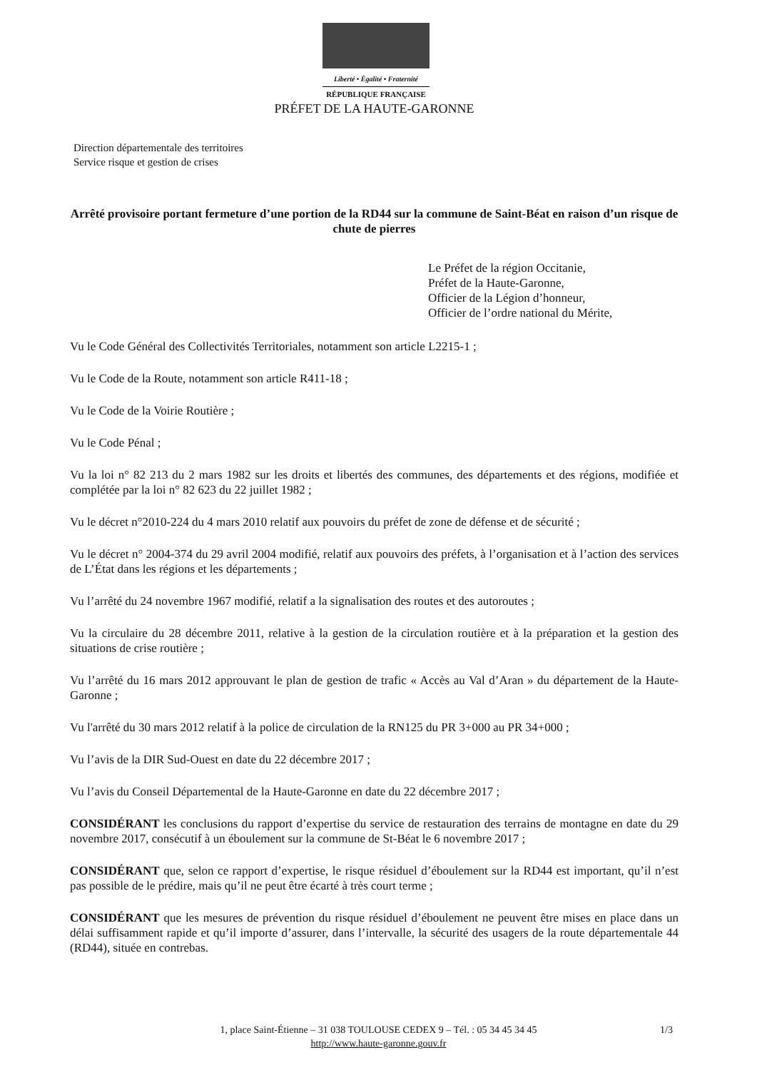Liberté • Égalité • Fraternité
RÉPUBLIQUE FRANÇAISE
PRÉFET DE LA HAUTE-GARONNE
Direction départementale des territoires
Service risque et gestion de crises
Arrêté provisoire portant fermeture d’une portion de la RD44 sur la commune de Saint-Béat en raison d’un risque de chute de pierres
Le Préfet de la région Occitanie,
Préfet de la Haute-Garonne,
Officier de la Légion d’honneur,
Officier de l’ordre national du Mérite,
Vu le Code Général des Collectivités Territoriales, notamment son article L2215-1 ;
Vu le Code de la Route, notamment son article R411-18 ;
Vu le Code de la Voirie Routière ;
Vu le Code Pénal ;
Vu la loi n° 82 213 du 2 mars 1982 sur les droits et libertés des communes, des départements et des régions, modifiée et complétée par la loi n° 82 623 du 22 juillet 1982 ;
Vu le décret n°2010-224 du 4 mars 2010 relatif aux pouvoirs du préfet de zone de défense et de sécurité ;
Vu le décret n° 2004-374 du 29 avril 2004 modifié, relatif aux pouvoirs des préfets, à l’organisation et à l’action des services de L’État dans les régions et les départements ;
Vu l’arrêté du 24 novembre 1967 modifié, relatif a la signalisation des routes et des autoroutes ;
Vu la circulaire du 28 décembre 2011, relative à la gestion de la circulation routière et à la préparation et la gestion des situations de crise routière ;
Vu l’arrêté du 16 mars 2012 approuvant le plan de gestion de trafic « Accès au Val d’Aran » du département de la Haute-Garonne ;
Vu l'arrêté du 30 mars 2012 relatif à la police de circulation de la RN125 du PR 3+000 au PR 34+000 ;
Vu l’avis de la DIR Sud-Ouest en date du 22 décembre 2017 ;
Vu l’avis du Conseil Départemental de la Haute-Garonne en date du 22 décembre 2017 ;
CONSIDÉRANT les conclusions du rapport d’expertise du service de restauration des terrains de montagne en date du 29 novembre 2017, consécutif à un éboulement sur la commune de St-Béat le 6 novembre 2017 ;
CONSIDÉRANT que, selon ce rapport d’expertise, le risque résiduel d’éboulement sur la RD44 est important, qu’il n’est pas possible de le prédire, mais qu’il ne peut être écarté à très court terme ;
CONSIDÉRANT que les mesures de prévention du risque résiduel d’éboulement ne peuvent être mises en place dans un délai suffisamment rapide et qu’il importe d’assurer, dans l’intervalle, la sécurité des usagers de la route départementale 44 (RD44), située en contrebas.
1, place Saint-Étienne – 31 038 TOULOUSE CEDEX 9 – Tél. : 05 34 45 34 45 1/3
http://www.haute-garonne.gouv.fr